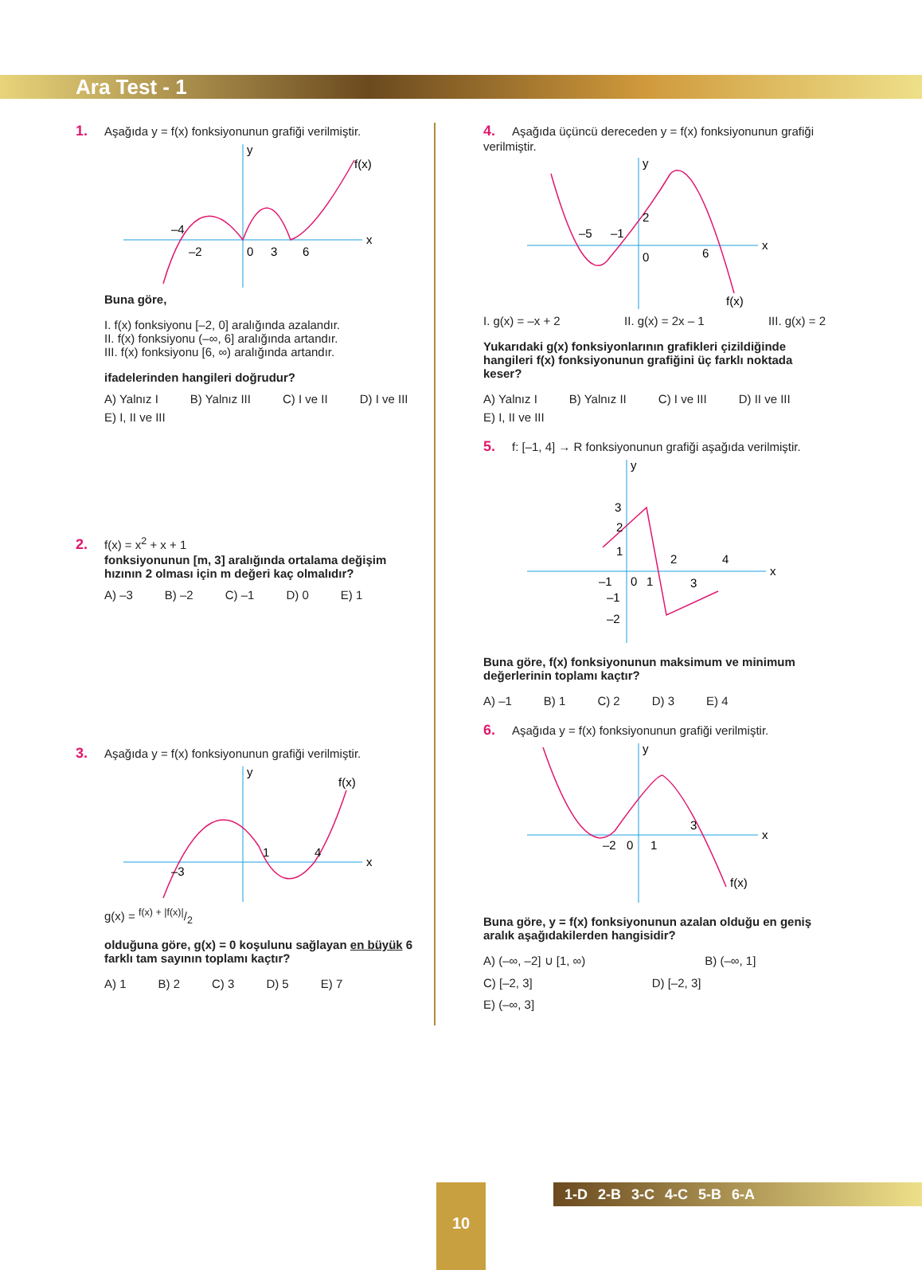Ara Test - 1
1. Aşağıda y = f(x) fonksiyonunun grafiği verilmiştir.
x
y
f(x)
–4
–2
0
3
6
Buna göre,
I. f(x) fonksiyonu [–2, 0] aralığında azalandır.
II. f(x) fonksiyonu (–∞, 6] aralığında artandır.
III. f(x) fonksiyonu [6, ∞) aralığında artandır.
ifadelerinden hangileri doğrudur?
A) Yalnız I B) Yalnız III C) I ve II D) I ve III E) I, II ve III
2. f(x) = x<sup>2</sup> + x + 1
fonksiyonunun [m, 3] aralığında ortalama değişim hızının 2 olması için m değeri kaç olmalıdır?
A) –3 B) –2 C) –1 D) 0 E) 1
3. Aşağıda y = f(x) fonksiyonunun grafiği verilmiştir.
x
y
f(x)
–3
1
4
g(x) = f(x) + |f(x)|/2
olduğuna göre, g(x) = 0 koşulunu sağlayan en büyük 6 farklı tam sayının toplamı kaçtır?
A) 1 B) 2 C) 3 D) 5 E) 7
4. Aşağıda üçüncü dereceden y = f(x) fonksiyonunun grafiği verilmiştir.
x
y
f(x)
–5
–1
0
2
6
I. g(x) = –x + 2 II. g(x) = 2x – 1 III. g(x) = 2
Yukarıdaki g(x) fonksiyonlarının grafikleri çizildiğinde hangileri f(x) fonksiyonunun grafiğini üç farklı noktada keser?
A) Yalnız I B) Yalnız II C) I ve III D) II ve III E) I, II ve III
5. f: [–1, 4] → R fonksiyonunun grafiği aşağıda verilmiştir.
x
y
3
2
1
–1
0
1
2
3
4
–1
–2
Buna göre, f(x) fonksiyonunun maksimum ve minimum değerlerinin toplamı kaçtır?
A) –1 B) 1 C) 2 D) 3 E) 4
6. Aşağıda y = f(x) fonksiyonunun grafiği verilmiştir.
x
y
f(x)
–2
0
1
3
Buna göre, y = f(x) fonksiyonunun azalan olduğu en geniş aralık aşağıdakilerden hangisidir?
A) (–∞, –2] ∪ [1, ∞) B) (–∞, 1] C) [–2, 3] D) [–2, 3] E) (–∞, 3]
10
1-D 2-B 3-C 4-C 5-B 6-A